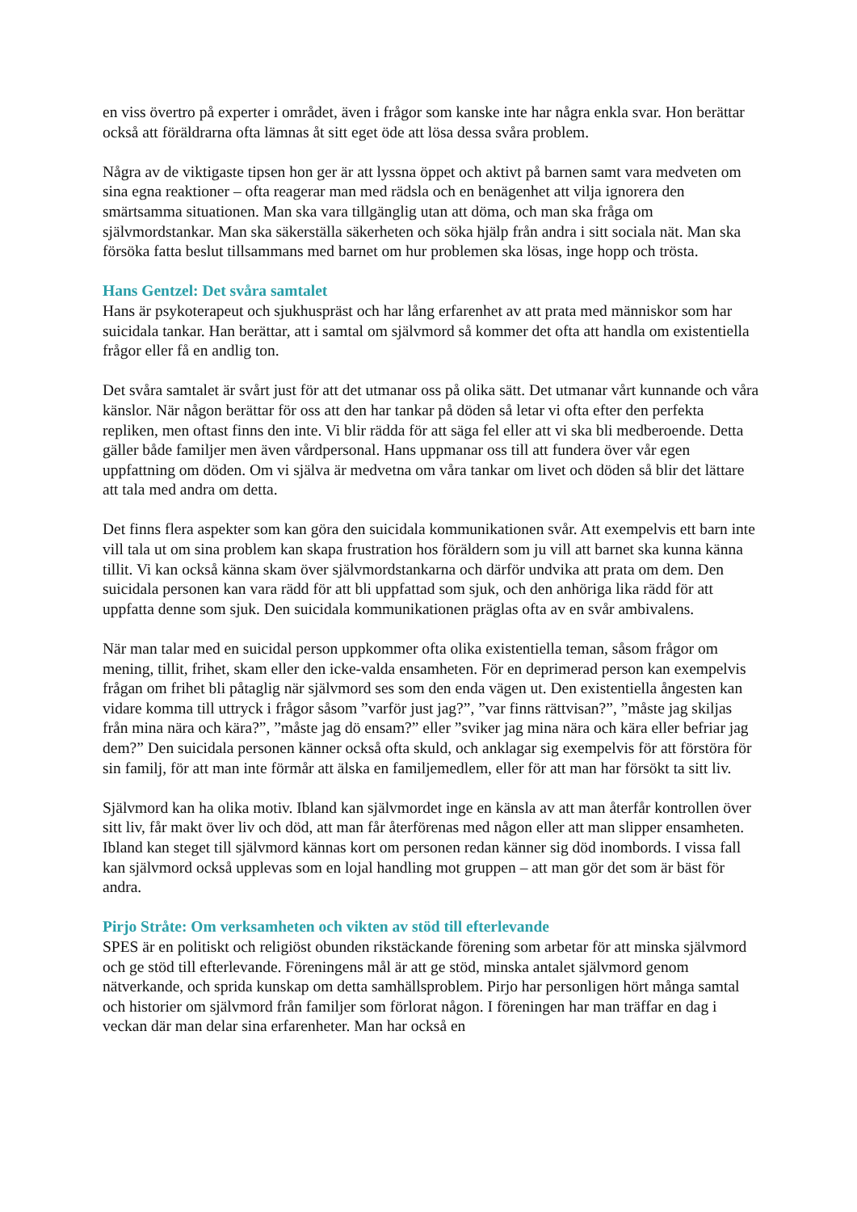en viss övertro på experter i området, även i frågor som kanske inte har några enkla svar. Hon berättar också att föräldrarna ofta lämnas åt sitt eget öde att lösa dessa svåra problem.
Några av de viktigaste tipsen hon ger är att lyssna öppet och aktivt på barnen samt vara medveten om sina egna reaktioner – ofta reagerar man med rädsla och en benägenhet att vilja ignorera den smärtsamma situationen. Man ska vara tillgänglig utan att döma, och man ska fråga om självmordstankar. Man ska säkerställa säkerheten och söka hjälp från andra i sitt sociala nät. Man ska försöka fatta beslut tillsammans med barnet om hur problemen ska lösas, inge hopp och trösta.
Hans Gentzel: Det svåra samtalet
Hans är psykoterapeut och sjukhuspräst och har lång erfarenhet av att prata med människor som har suicidala tankar. Han berättar, att i samtal om självmord så kommer det ofta att handla om existentiella frågor eller få en andlig ton.
Det svåra samtalet är svårt just för att det utmanar oss på olika sätt. Det utmanar vårt kunnande och våra känslor. När någon berättar för oss att den har tankar på döden så letar vi ofta efter den perfekta repliken, men oftast finns den inte. Vi blir rädda för att säga fel eller att vi ska bli medberoende. Detta gäller både familjer men även vårdpersonal. Hans uppmanar oss till att fundera över vår egen uppfattning om döden. Om vi själva är medvetna om våra tankar om livet och döden så blir det lättare att tala med andra om detta.
Det finns flera aspekter som kan göra den suicidala kommunikationen svår. Att exempelvis ett barn inte vill tala ut om sina problem kan skapa frustration hos föräldern som ju vill att barnet ska kunna känna tillit. Vi kan också känna skam över självmordstankarna och därför undvika att prata om dem. Den suicidala personen kan vara rädd för att bli uppfattad som sjuk, och den anhöriga lika rädd för att uppfatta denne som sjuk. Den suicidala kommunikationen präglas ofta av en svår ambivalens.
När man talar med en suicidal person uppkommer ofta olika existentiella teman, såsom frågor om mening, tillit, frihet, skam eller den icke-valda ensamheten. För en deprimerad person kan exempelvis frågan om frihet bli påtaglig när självmord ses som den enda vägen ut. Den existentiella ångesten kan vidare komma till uttryck i frågor såsom ”varför just jag?”, ”var finns rättvisan?”, ”måste jag skiljas från mina nära och kära?”, ”måste jag dö ensam?” eller ”sviker jag mina nära och kära eller befriar jag dem?” Den suicidala personen känner också ofta skuld, och anklagar sig exempelvis för att förstöra för sin familj, för att man inte förmår att älska en familjemedlem, eller för att man har försökt ta sitt liv.
Självmord kan ha olika motiv. Ibland kan självmordet inge en känsla av att man återfår kontrollen över sitt liv, får makt över liv och död, att man får återförenas med någon eller att man slipper ensamheten. Ibland kan steget till självmord kännas kort om personen redan känner sig död inombords. I vissa fall kan självmord också upplevas som en lojal handling mot gruppen – att man gör det som är bäst för andra.
Pirjo Stråte: Om verksamheten och vikten av stöd till efterlevande
SPES är en politiskt och religiöst obunden rikstäckande förening som arbetar för att minska självmord och ge stöd till efterlevande. Föreningens mål är att ge stöd, minska antalet självmord genom nätverkande, och sprida kunskap om detta samhällsproblem. Pirjo har personligen hört många samtal och historier om självmord från familjer som förlorat någon. I föreningen har man träffar en dag i veckan där man delar sina erfarenheter. Man har också en